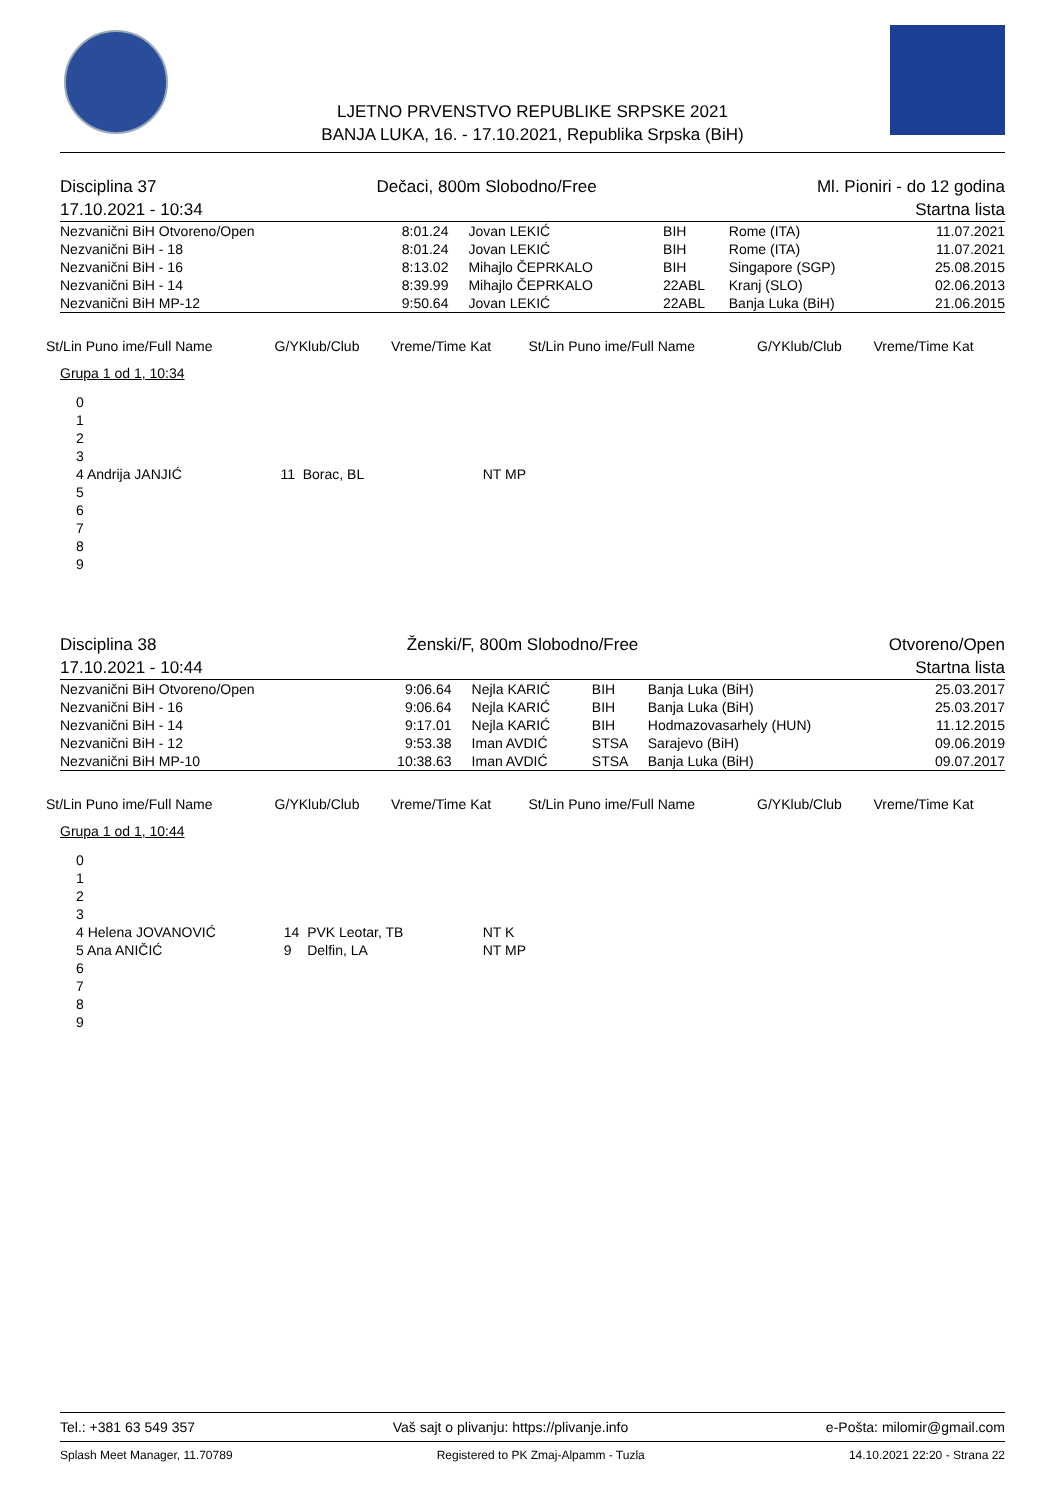LJETNO PRVENSTVO REPUBLIKE SRPSKE 2021
BANJA LUKA, 16. - 17.10.2021, Republika Srpska (BiH)
Disciplina 37 Dečaci, 800m Slobodno/Free Ml. Pioniri - do 12 godina
17.10.2021 - 10:34 Startna lista
| Nezvanični BiH Otvoreno/Open | 8:01.24 | Jovan LEKIĆ | BIH | Rome (ITA) | 11.07.2021 |
| Nezvanični BiH - 18 | 8:01.24 | Jovan LEKIĆ | BIH | Rome (ITA) | 11.07.2021 |
| Nezvanični BiH - 16 | 8:13.02 | Mihajlo ČEPRKALO | BIH | Singapore (SGP) | 25.08.2015 |
| Nezvanični BiH - 14 | 8:39.99 | Mihajlo ČEPRKALO | 22ABL | Kranj (SLO) | 02.06.2013 |
| Nezvanični BiH MP-12 | 9:50.64 | Jovan LEKIĆ | 22ABL | Banja Luka (BiH) | 21.06.2015 |
| St/Lin Puno ime/Full Name | G/YKlub/Club | Vreme/Time Kat | St/Lin Puno ime/Full Name | G/YKlub/Club | Vreme/Time Kat |
| --- | --- | --- | --- | --- | --- |
Grupa 1 od 1, 10:34
| 0 | | |
| 1 | | |
| 2 | | |
| 3 | | |
| 4 Andrija JANJIĆ | 11 Borac, BL | NT MP |
| 5 | | |
| 6 | | |
| 7 | | |
| 8 | | |
| 9 | | |
Disciplina 38 Ženski/F, 800m Slobodno/Free Otvoreno/Open
17.10.2021 - 10:44 Startna lista
| Nezvanični BiH Otvoreno/Open | 9:06.64 | Nejla KARIĆ | BIH | Banja Luka (BiH) | 25.03.2017 |
| Nezvanični BiH - 16 | 9:06.64 | Nejla KARIĆ | BIH | Banja Luka (BiH) | 25.03.2017 |
| Nezvanični BiH - 14 | 9:17.01 | Nejla KARIĆ | BIH | Hodmazovasarhely (HUN) | 11.12.2015 |
| Nezvanični BiH - 12 | 9:53.38 | Iman AVDIĆ | STSA | Sarajevo (BiH) | 09.06.2019 |
| Nezvanični BiH MP-10 | 10:38.63 | Iman AVDIĆ | STSA | Banja Luka (BiH) | 09.07.2017 |
| St/Lin Puno ime/Full Name | G/YKlub/Club | Vreme/Time Kat | St/Lin Puno ime/Full Name | G/YKlub/Club | Vreme/Time Kat |
| --- | --- | --- | --- | --- | --- |
Grupa 1 od 1, 10:44
| 0 | | |
| 1 | | |
| 2 | | |
| 3 | | |
| 4 Helena JOVANOVIĆ | 14 PVK Leotar, TB | NT K |
| 5 Ana ANIČIĆ | 9 Delfin, LA | NT MP |
| 6 | | |
| 7 | | |
| 8 | | |
| 9 | | |
Tel.: +381 63 549 357 Vaš sajt o plivanju: https://plivanje.info e-Pošta: milomir@gmail.com
Splash Meet Manager, 11.70789 Registered to PK Zmaj-Alpamm - Tuzla 14.10.2021 22:20 - Strana 22